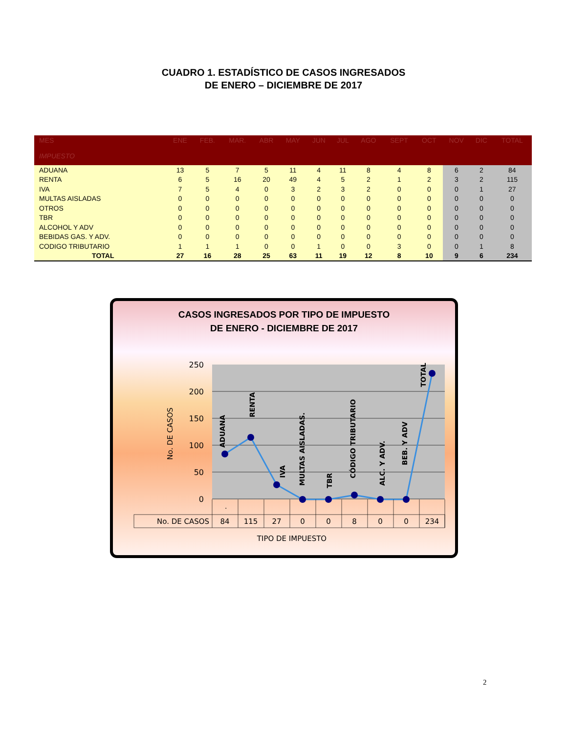CUADRO 1. ESTADÍSTICO DE CASOS INGRESADOS
DE ENERO – DICIEMBRE DE 2017
| MES IMPUESTO | ENE | FEB. | MAR. | ABR | MAY | JUN | JUL | AGO | SEPT | OCT | NOV | DIC | TOTAL |
| --- | --- | --- | --- | --- | --- | --- | --- | --- | --- | --- | --- | --- | --- |
| ADUANA | 13 | 5 | 7 | 5 | 11 | 4 | 11 | 8 | 4 | 8 | 6 | 2 | 84 |
| RENTA | 6 | 5 | 16 | 20 | 49 | 4 | 5 | 2 | 1 | 2 | 3 | 2 | 115 |
| IVA | 7 | 5 | 4 | 0 | 3 | 2 | 3 | 2 | 0 | 0 | 0 | 1 | 27 |
| MULTAS AISLADAS | 0 | 0 | 0 | 0 | 0 | 0 | 0 | 0 | 0 | 0 | 0 | 0 | 0 |
| OTROS | 0 | 0 | 0 | 0 | 0 | 0 | 0 | 0 | 0 | 0 | 0 | 0 | 0 |
| TBR | 0 | 0 | 0 | 0 | 0 | 0 | 0 | 0 | 0 | 0 | 0 | 0 | 0 |
| ALCOHOL Y ADV | 0 | 0 | 0 | 0 | 0 | 0 | 0 | 0 | 0 | 0 | 0 | 0 | 0 |
| BEBIDAS GAS. Y ADV. | 0 | 0 | 0 | 0 | 0 | 0 | 0 | 0 | 0 | 0 | 0 | 0 | 0 |
| CODIGO TRIBUTARIO | 1 | 1 | 1 | 0 | 0 | 1 | 0 | 0 | 3 | 0 | 0 | 1 | 8 |
| TOTAL | 27 | 16 | 28 | 25 | 63 | 11 | 19 | 12 | 8 | 10 | 9 | 6 | 234 |
CASOS INGRESADOS POR TIPO DE IMPUESTO
DE ENERO - DICIEMBRE DE 2017
250
200
150
100
50
0
No. DE CASOS
ADUANA
RENTA
IVA
MULTAS AISLADAS.
TBR
CÓDIGO TRIBUTARIO
ALC. Y ADV.
BEB. Y ADV
TOTAL
.
No. DE CASOS
84
115
27
0
0
8
0
0
234
TIPO DE IMPUESTO
2